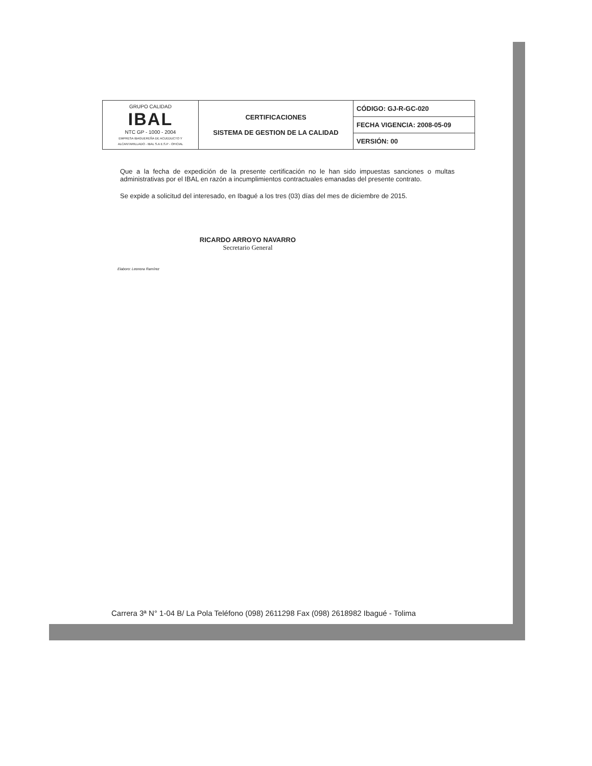| GRUPO CALIDAD IBAL NTC GP - 1000 - 2004 EMPRESA IBAGUEREÑA DE ACUEDUCTO Y ALCANTARILLADO - IBAL S.A E.S.P - OFICIAL | CERTIFICACIONES SISTEMA DE GESTION DE LA CALIDAD | CÓDIGO: GJ-R-GC-020 |
| | | FECHA VIGENCIA: 2008-05-09 |
| | | VERSIÓN: 00 |
Que a la fecha de expedición de la presente certificación no le han sido impuestas sanciones o multas administrativas por el IBAL en razón a incumplimientos contractuales emanadas del presente contrato.
Se expide a solicitud del interesado, en Ibagué a los tres (03) días del mes de diciembre de 2015.
RICARDO ARROYO NAVARRO
Secretario General
Elaboro: Leonora Ramírez
Carrera 3ª N° 1-04 B/ La Pola Teléfono (098) 2611298 Fax (098) 2618982 Ibagué - Tolima